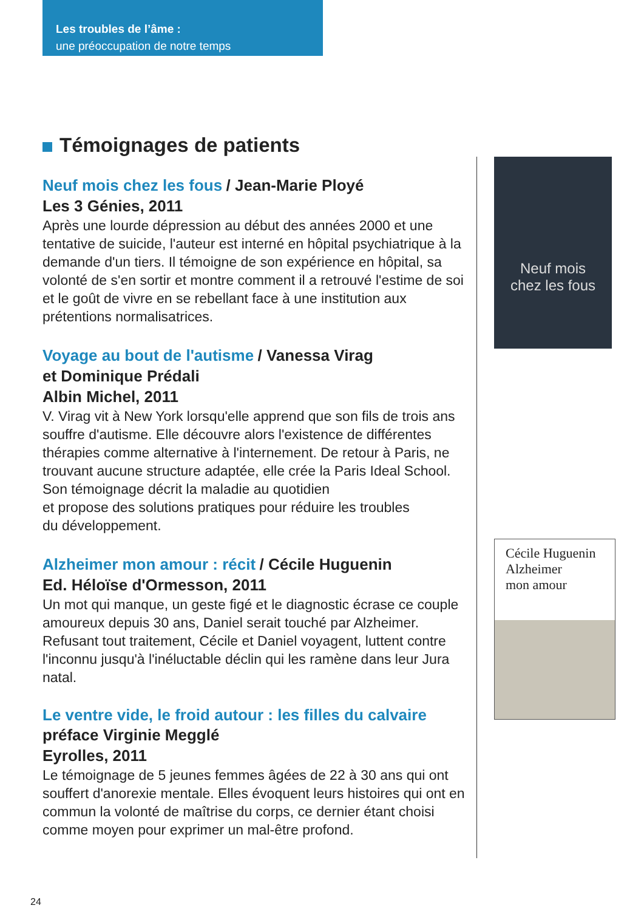Les troubles de l’âme :
une préoccupation de notre temps
Témoignages de patients
Neuf mois chez les fous / Jean-Marie Ployé
Les 3 Génies, 2011
Après une lourde dépression au début des années 2000 et une tentative de suicide, l'auteur est interné en hôpital psychiatrique à la demande d'un tiers. Il témoigne de son expérience en hôpital, sa volonté de s'en sortir et montre comment il a retrouvé l'estime de soi et le goût de vivre en se rebellant face à une institution aux prétentions normalisatrices.
Voyage au bout de l'autisme / Vanessa Virag
et Dominique Prédali
Albin Michel, 2011
V. Virag vit à New York lorsqu'elle apprend que son fils de trois ans souffre d'autisme. Elle découvre alors l'existence de différentes thérapies comme alternative à l'internement. De retour à Paris, ne trouvant aucune structure adaptée, elle crée la Paris Ideal School. Son témoignage décrit la maladie au quotidien
et propose des solutions pratiques pour réduire les troubles
du développement.
Alzheimer mon amour : récit / Cécile Huguenin
Ed. Héloïse d'Ormesson, 2011
Un mot qui manque, un geste figé et le diagnostic écrase ce couple amoureux depuis 30 ans, Daniel serait touché par Alzheimer. Refusant tout traitement, Cécile et Daniel voyagent, luttent contre l'inconnu jusqu'à l'inéluctable déclin qui les ramène dans leur Jura natal.
Le ventre vide, le froid autour : les filles du calvaire
préface Virginie Megglé
Eyrolles, 2011
Le témoignage de 5 jeunes femmes âgées de 22 à 30 ans qui ont souffert d'anorexie mentale. Elles évoquent leurs histoires qui ont en commun la volonté de maîtrise du corps, ce dernier étant choisi comme moyen pour exprimer un mal-être profond.
Neuf mois
chez les fous
Cécile Huguenin
Alzheimer
mon amour
24